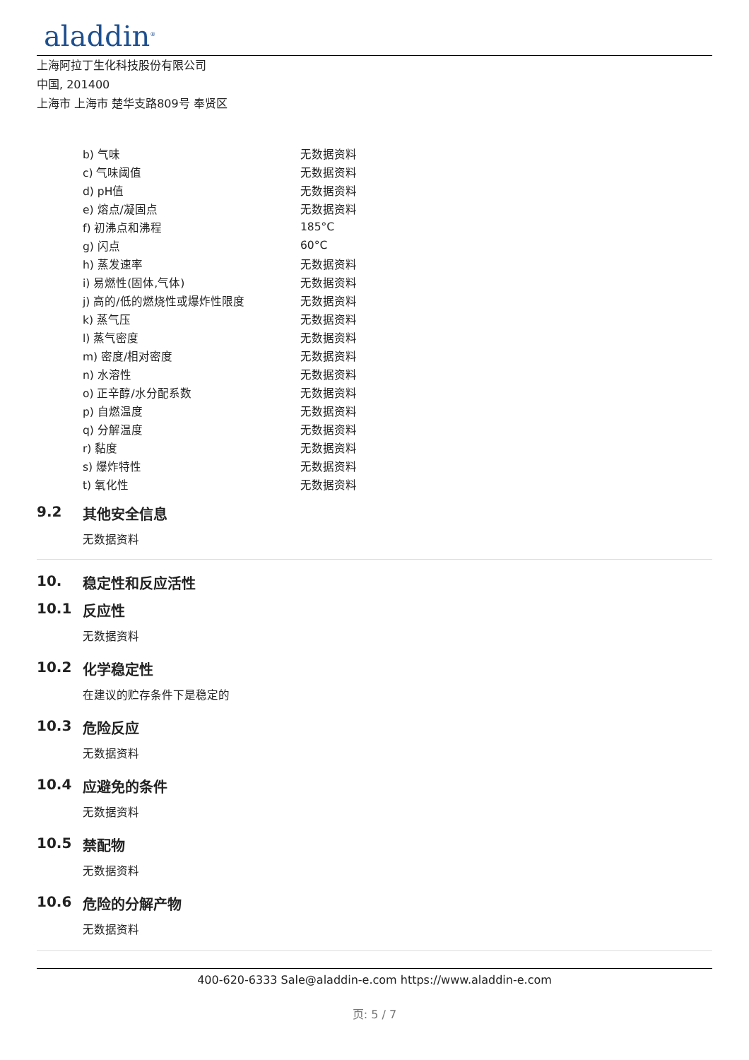aladdin<sup>®</sup>
上海阿拉丁生化科技股份有限公司
中国, 201400
上海市 上海市 楚华支路809号 奉贤区
| b) 气味 | 无数据资料 |
| c) 气味阈值 | 无数据资料 |
| d) pH值 | 无数据资料 |
| e) 熔点/凝固点 | 无数据资料 |
| f) 初沸点和沸程 | 185°C |
| g) 闪点 | 60°C |
| h) 蒸发速率 | 无数据资料 |
| i) 易燃性(固体,气体) | 无数据资料 |
| j) 高的/低的燃烧性或爆炸性限度 | 无数据资料 |
| k) 蒸气压 | 无数据资料 |
| l) 蒸气密度 | 无数据资料 |
| m) 密度/相对密度 | 无数据资料 |
| n) 水溶性 | 无数据资料 |
| o) 正辛醇/水分配系数 | 无数据资料 |
| p) 自燃温度 | 无数据资料 |
| q) 分解温度 | 无数据资料 |
| r) 黏度 | 无数据资料 |
| s) 爆炸特性 | 无数据资料 |
| t) 氧化性 | 无数据资料 |
9.2 其他安全信息
无数据资料
10. 稳定性和反应活性
10.1 反应性
无数据资料
10.2 化学稳定性
在建议的贮存条件下是稳定的
10.3 危险反应
无数据资料
10.4 应避免的条件
无数据资料
10.5 禁配物
无数据资料
10.6 危险的分解产物
无数据资料
400-620-6333 Sale@aladdin-e.com https://www.aladdin-e.com
页: 5 / 7